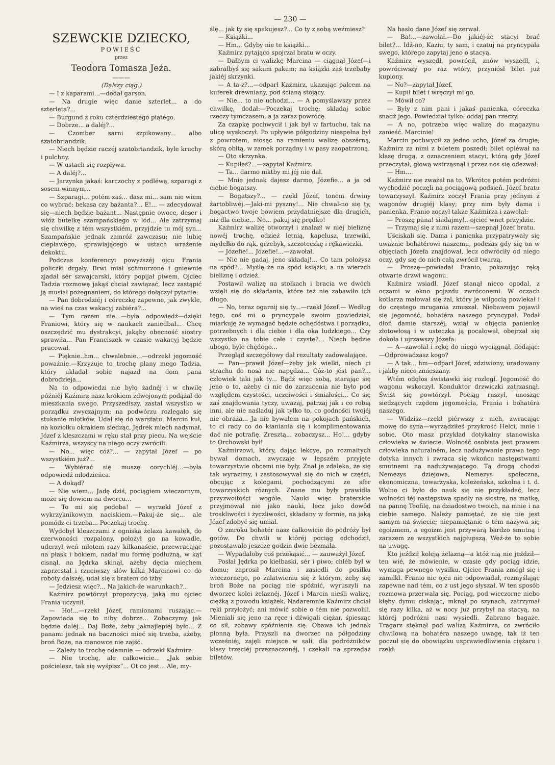— 230 —
SZEWCKIE DZIECKO,
POWIEŚĆ
przez
Teodora Tomasza Jeża.
———
(Dalszy ciąg.)
— I z kaparami...—dodał garson.
— Na drugie więc danie szterlet... a do szterleta?...
— Burgund z roku czterdziestego piątego.
— Dobrze... a daléj?...
— Czomber sarni szpikowany... albo szatobriandzik.
— Niech będzie raczéj szatobriandzik, byle kruchy i pulchny.
— W ustach się rozpływa.
— A daléj?...
— Jarzynka jakaś: karczochy z podléwą, szparagi z sosem winnym...
— Szparagi... potém zaś... dasz mi... sam nie wiem co wybrać: bekasa czy bażanta?... E!... — zdecydował się—niech będzie bażant... Następnie owoce, deser i włóż butelkę szampańskiego w lód... Ale zatrzymaj się chwilkę z tém wszystkiém, przyjdzie tu mój syn... Szampańskie jednak zamróź zawczasu; nie lubię ciepławego, sprawiającego w ustach wrażenie dekoktu.
Podczas konferencyi powyższéj ojcu Frania policzki drgały. Brwi miał schmurzone i gniewnie zjadał sér szwajcarski, który popijał piwem. Ojciec Tadzia rozmowę jakąś chciał zawiązać, lecz zastąpić ją musiał pożegnaniem, do którego dołączył pytanie:
— Pan dobrodziéj i córeczkę zapewne, jak zwykle, na wieś na czas wakacyj zabiéra?...
— Tym razem nie...—była odpowiedź—dzięki Franiowi, który się w naukach zaniedbał... Chcę oszczędzić mu dystrakcyi, jakąby obecność siostry sprawiła... Pan Franciszek w czasie wakacyj będzie pracował.
— Pięknie..hm... chwalebnie...—odrzekł jegomość poważnie.—Krzyżuje to trochę plany mego Tadzia, który układał sobie najazd na dom pana dobrodzieja...
Na to odpowiedzi nie było żadnéj i w chwilę późniéj Kaźmirz nasz krokiem zdwojonym podążał do mieszkania swego. Przyszedłszy, zastał wszystko w porządku zwyczajnym; na podwórzu rozlegało się stukanie młotków. Udał się do warstatu. Marcin kuł, na koziołku okrakiem siedząc, Jędrek miech nadymał, Józef z kleszczami w ręku stał przy piecu. Na wejście Kaźmirza, wszyscy na niego oczy zwrócili.
— No... więc cóż?... — zapytał Józef — po wszystkiém już?...
— Wybiérać się muszę corychléj...—była odpowiedź młodzieńca.
— A dokąd?
— Nie wiem... Jadę dziś, pociągiem wieczornym, może się dowiem na dworcu...
— To mi się podoba! — wyrzekł Józef z wykrzyknikowym naciskiem.—Pakuj-że się... ale pomódz ci trzeba... Poczekaj trochę.
Wydobył kleszczami z ogniska żelaza kawałek, do czerwoności rozpalony, położył go na kowadle, uderzył weń młotem razy kilkanaście, przewracając na płask i bokiem, nadał mu formę podłużną, w kąt cisnął, na Jędrka skinął, ażeby dęcia miechem zaprzestał i rzuciwszy słów kilka Marcinowi co do roboty dalszéj, udał się z bratem do izby.
— Jedziesz więc?... Na jakich-że warunkach?..
Kaźmirz powtórzył propozycyą, jaką mu ojciec Frania uczynił.
— Ho!...—rzekł Józef, ramionami ruszając.— Zapowiada się to niby dobrze... Zobaczymy jak będzie daléj... Daj Boże, żeby jaknajlepiéj było... Z panami jednak na baczności mieć się trzeba, ażeby, broń Boże, na manowce nie zajść.
— Zależy to trochę odemnie — odrzekł Kaźmirz.
— Nie trochę, ale całkowicie... „Jak sobie pościelesz, tak się wyśpisz“... Ot co jest... Ale, my-
ślę... jak ty się spakujesz?... Co ty z sobą weźmiesz?
— Książki...
— Hm... Gdyby nie te książki...
Kaźmirz pytająco spojrzał bratu w oczy.
— Dałbym ci walizkę Marcina — ciągnął Józef—i zabrałbyś się sakum pakum; na książki zaś trzebaby jakiéj skrzynki.
— A ta-ż?...—odparł Kaźmirz, ukazując palcem na kuferek drewniany, pod ścianą stojący.
— Nie... to nie uchodzi... — A pomyślawszy przez chwilkę, dodał:—Poczekaj trochę; składaj sobie rzeczy tymczasem, a ja zaraz powrócę.
Za czapkę pochwycił i jak był w fartuchu, tak na ulicę wyskoczył. Po upływie półgodziny niespełna był z powrotem, niosąc na ramieniu walizę obszérną, skórą obitą, w zamek porządny i w pasy zaopatrzoną.
— Oto skrzynka.
— Kupiłeś?...—zapytał Kaźmirz.
— Ta... darmo niktby mi jéj nie dał.
— Mnie jednak dajesz darmo, Józefie... a ja od ciebie bogatszy.
— Bogatszy?... — rzekł Józef, tonem drwiny żartobliwéj.—Jaki-mi pyszny!... Nie chwal-no się ty, bogactwo twoje bowiem przydatniejsze dla drugich, niż dla ciebie... No... pakuj się prędko!
Kaźmirz walizę otworzył i znalazł w niéj bieliznę nowéj trochę, odzież letnią, kapelusz, trzewiki, mydełko do rąk, grzebyk, szczoteczkę i rękawiczki.
— Józefie!... Józefie!...—zawołał.
— Nic nie gadaj, jeno składaj!... Co tam położysz na spód?... Myślę że na spód książki, a na wierzch bieliznę i odzież.
Postawił walizę na stołkach i bracia we dwóch wzięli się do składania, które też nie zabawiło ich długo.
— No, teraz ogarnij się ty...—rzekł Józef.— Według tego, coś mi o pryncypale swoim powiedział, miarkuję że wymagać będzie ochędóstwa i porządku, potrzebnych i dla ciebie i dla oka ludzkiego... Czy wszystko na tobie całe i czyste?... Niech będzie ubogo, byle chędogo...
Przegląd szczegółowy dał rezultaty zadowalające.
— Pan—prawił Józef—żeby jak wielki, niech ci strachu do nosa nie napędza... Cóż-to jest pan?... człowiek taki jak ty... Bądź więc sobą, starając się jeno o to, ażeby ci nic do zarzucenia nie było pod względem czystości, uczciwości i śmiałości... Co się zaś znajdowania tyczy, uważaj, patrzaj jak i co robią inni, ale nie naśladuj jak tylko to, co godności twojéj nie obraża... Ja nie bywałem na pokojach pańskich, to ci rady co do kłaniania się i komplimentowania dać nie potrafię. Zresztą... zobaczysz... Ho!... gdyby to Orchowski był!
Kaźmirzowi, który, dając lekcye, po rozmaitych bywał domach, zwyczaje w lepszém przyjęte towarzystwie obcemi nie były. Znał je zdaleka, że się tak wyrazimy, i zastosowywał się do nich w części, obcując z kolegami, pochodzącymi ze sfer towarzyskich różnych. Znane mu były prawidła przyzwoitości wogóle. Nauki więc braterskie przyjmował nie jako nauki, lecz jako dowód troskliwości i życzliwości, składany w formie, na jaką Józef zdobyć się umiał.
O zmroku bohatér nasz całkowicie do podróży był gotów. Do chwili w któréj pociąg odchodził, pozostawało jeszcze godzin dwie bezmała.
— Wypadałoby coś przekąsić... — zauważył Józef.
Posłał Jędrka po kiełbaski, sér i piwo; chléb był w domu; zaprosił Marcina i zasiedli do posiłku wieczornego, po załatwieniu się z którym, żeby się broń Boże na pociąg nie spóźnić, wyruszyli na dworzec kolei żelaznéj. Józef i Marcin nieśli walizę, ciężką z powodu książek. Nadaremnie Kaźmirz chciał ręki przyłożyć; ani mówić sobie o tém nie pozwolili. Mieniali się jeno na ręce i dźwigali ciężar, śpiesząc co sił, zobawy spóźnienia się. Obawa ich jednak płonną była. Przyszli na dworzec na półgodziny wcześniéj, zajęli miejsce w sali, dla podróżników klasy trzeciéj przeznaczonéj, i czekali na sprzedaż biletów.
Na hasło dane Józef się zerwał.
— Ba!...—zawołał.—Do jakiéj-że stacyi brać bilet?... Idź-no, Kaziu, ty sam, i czatuj na pryncypała swego, którego zapytaj jeno o stacyą.
Kaźmirz wyszedł, powrócił, znów wyszedł, i, powróciwszy po raz wtóry, przyniósł bilet już kupiony.
— No?—zapytał Józef.
— Kupił bilet i wręczył mi go.
— Mówił co?
— Były z nim pani i jakaś panienka, córeczka snadź jego. Powiedział tylko: oddaj pan rzeczy.
— A no, potrzeba więc walizę do magazynu zanieść. Marcinie!
Marcin pochwycił za jedno ucho, Józef za drugie; Kaźmirz za nimi z biletem poszedł; bilet opiéwał na klasę drugą, z oznaczeniem stacyi, którą gdy Józef przeczytał, głową wstrząsnął i przez nos się odezwał:
— Hm....
Kaźmirz nie zważał na to. Wkrótce potém podróżni wychodzić poczęli na pociągową podsień. Józef bratu towarzyszył. Kaźmirz zoczył Frania przy jednym z wagonów drugiéj klasy; przy nim były dama i panienka. Franio zoczył także Kaźmirza i zawołał:
— Proszę pana! siadajmy!.. ojciec wnet przyjdzie.
— Trzymaj się z nimi razem—szepnął Józef bratu.
Uściskali się. Dama i panienka przypatrywały się uważnie bohatérowi naszemu, podczas gdy się on w objęciach Józefa znajdował, lecz odwróciły od niego oczy, gdy się do nich całą zwrócił twarzą.
— Proszę—powiadał Franio, pokazując ręką otwarte drzwi wagonu.
Kaźmirz wsiadł. Józef stanął nieco opodal, z oczami w okno pojazdu zwróconemi. W oczach kotlarza malował się żal, który je wilgocią powlekał i do częstego mrugania zmuszał. Niebawem pojawił się jegomość, bohatéra naszego pryncypał. Podał dłoń damie starszéj, wziął w objęcia panienkę złotowłosą i w usteczka ją pocałował, obejrzał się dokoła i ujrzawszy Józefa:
— A—zawołał i rękę do niego wyciągnął, dodając:—Odprowadzasz kogo?
— A tak... hm—odparł Józef, zdziwiony, uradowany i jakby nieco zmieszany.
Wtém odgłos świstawki się rozległ. Jegomość do wagonu wskoczył. Konduktor drzwiczki zatrzasnął. Świst się powtórzył. Pociąg ruszył, unosząc siedzących rzędem jegomościa, Frania i bohatéra naszego.
— Widzisz—rzekł piérwszy z nich, zwracając mowę do syna—wyrządziłeś przykrość Helci, mnie i sobie. Oto masz przykład dotykalny stanowiska człowieka w świecie. Wolność osobista jest prawem człowieka naturalném, lecz nadużywanie prawa tego dotyka innych i zwraca się wkońcu następstwami smutnemi na nadużywającego. Tą drogą chodzi Nemezys dziejowa, Nemezys społeczna, ekonomiczna, towarzyska, koleżeńska, szkolna i t. d. Wolno ci było do nauk się nie przykładać, lecz wolności téj następstwa spadły na siostrę, na matkę, na pannę Teofilę, na dziadostwo twoich, na mnie i na ciebie samego. Należy pamiętać, że się nie jest samym na świecie; niepamiętanie o tém nazywa się egoizmem, a egoizm jest przywarą bardzo smutną i zarazem ze wszystkich najgłupszą. Weź-że to sobie na uwagę.
Kto jeździł koleją żelazną—a któż nią nie jeździł—ten wié, że mówienie, w czasie gdy pociąg idzie, wymaga pewnego wysiłku. Ojciec Frania zmógł się i zamilkł. Franio nic ojcu nie odpowiadał, rozmyślając zapewne nad tém, co z ust jego słyszał. W ten sposób rozmowa przerwała się. Pociąg, pod wieczorne niebo kłęby dymu ciskając, mknął po szynach, zatrzymał się razy kilka, aż w nocy już przybył na stacyą, na któréj podróżni nasi wysiedli. Zabrano bagaże. Tragarz stęknął pod walizą Kaźmirza, co zwróciło chwilową na bohatéra naszego uwagę, tak iż ten poczuł się do obowiązku usprawiedliwienia ciężaru i rzekł: